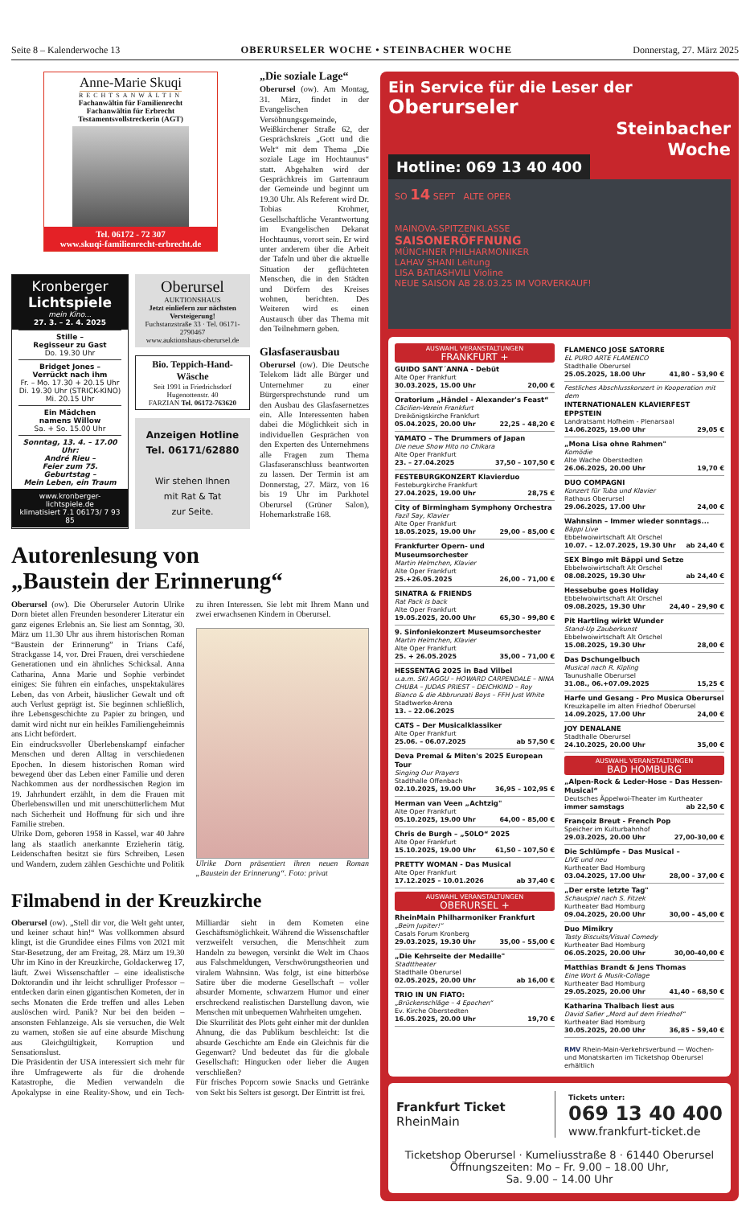Seite 8 – Kalenderwoche 13 OBERURSELER WOCHE • STEINBACHER WOCHE Donnerstag, 27. März 2025
Anne-Marie Skuqi
RECHTSANWÄLTIN
Fachanwältin für Familienrecht
Fachanwältin für Erbrecht
Testamentsvollstreckerin (AGT)
Tel. 06172 - 72 307
www.skuqi-familienrecht-erbrecht.de
Kronberger
Lichtspiele
mein Kino...
27. 3. – 2. 4. 2025
Stille –
Regisseur zu Gast
Do. 19.30 Uhr
Bridget Jones –
Verrückt nach ihm
Fr. – Mo. 17.30 + 20.15 Uhr
Di. 19.30 Uhr (STRICK-KINO)
Mi. 20.15 Uhr
Ein Mädchen
namens Willow
Sa. + So. 15.00 Uhr
Sonntag, 13. 4. – 17.00 Uhr:
André Rieu –
Feier zum 75. Geburtstag –
Mein Leben, ein Traum
www.kronberger-lichtspiele.de
klimatisiert 7.1 06173/ 7 93 85
Oberursel AUKTIONSHAUS
Jetzt einliefern zur nächsten Versteigerung!
Fuchstanzstraße 33 · Tel. 06171-2790467
www.auktionshaus-oberursel.de
Bio. Teppich-Hand-Wäsche
Seit 1991 in Friedrichsdorf
Hugenottenstr. 40
FARZIAN Tel. 06172-763620
Anzeigen Hotline
Tel. 06171/62880
Wir stehen Ihnen
mit Rat & Tat
zur Seite.
„Die soziale Lage“
Oberursel (ow). Am Montag, 31. März, findet in der Evangelischen Versöhnungsgemeinde, Weißkirchener Straße 62, der Gesprächskreis „Gott und die Welt“ mit dem Thema „Die soziale Lage im Hochtaunus“ statt. Abgehalten wird der Gesprächkreis im Gartenraum der Gemeinde und beginnt um 19.30 Uhr. Als Referent wird Dr. Tobias Krohmer, Gesellschaftliche Verantwortung im Evangelischen Dekanat Hochtaunus, vorort sein. Er wird unter anderem über die Arbeit der Tafeln und über die aktuelle Situation der geflüchteten Menschen, die in den Städten und Dörfern des Kreises wohnen, berichten. Des Weiteren wird es einen Austausch über das Thema mit den Teilnehmern geben.
Glasfaserausbau
Oberursel (ow). Die Deutsche Telekom lädt alle Bürger und Unternehmer zu einer Bürgersprechstunde rund um den Ausbau des Glasfasernetzes ein. Alle Interessenten haben dabei die Möglichkeit sich in individuellen Gesprächen von den Experten des Unternehmens alle Fragen zum Thema Glasfaseranschluss beantworten zu lassen. Der Termin ist am Donnerstag, 27. März, von 16 bis 19 Uhr im Parkhotel Oberursel (Grüner Salon), Hohemarkstraße 168.
Autorenlesung von
„Baustein der Erinnerung“
Oberursel (ow). Die Oberurseler Autorin Ulrike Dorn bietet allen Freunden besonderer Literatur ein ganz eigenes Erlebnis an. Sie liest am Sonntag, 30. März um 11.30 Uhr aus ihrem historischen Roman “Baustein der Erinnerung” in Trians Café, Strackgasse 14, vor. Drei Frauen, drei verschiedene Generationen und ein ähnliches Schicksal. Anna Catharina, Anna Marie und Sophie verbindet einiges: Sie führen ein einfaches, unspektakuläres Leben, das von Arbeit, häuslicher Gewalt und oft auch Verlust geprägt ist. Sie beginnen schließlich, ihre Lebensgeschichte zu Papier zu bringen, und damit wird nicht nur ein heikles Familiengeheimnis ans Licht befördert.
Ein eindrucksvoller Überlebenskampf einfacher Menschen und deren Alltag in verschiedenen Epochen. In diesem historischen Roman wird bewegend über das Leben einer Familie und deren Nachkommen aus der nordhessischen Region im 19. Jahrhundert erzählt, in dem die Frauen mit Überlebenswillen und mit unerschütterlichem Mut nach Sicherheit und Hoffnung für sich und ihre Familie streben.
Ulrike Dorn, geboren 1958 in Kassel, war 40 Jahre lang als staatlich anerkannte Erzieherin tätig. Leidenschaften besitzt sie fürs Schreiben, Lesen und Wandern, zudem zählen Geschichte und Politik zu ihren Interessen. Sie lebt mit Ihrem Mann und zwei erwachsenen Kindern in Oberursel.
Ulrike Dorn präsentiert ihren neuen Roman „Baustein der Erinnerung“. Foto: privat
Filmabend in der Kreuzkirche
Oberursel (ow). „Stell dir vor, die Welt geht unter, und keiner schaut hin!“ Was vollkommen absurd klingt, ist die Grundidee eines Films von 2021 mit Star-Besetzung, der am Freitag, 28. März um 19.30 Uhr im Kino in der Kreuzkirche, Goldackerweg 17, läuft. Zwei Wissenschaftler – eine idealistische Doktorandin und ihr leicht schrulliger Professor – entdecken darin einen gigantischen Kometen, der in sechs Monaten die Erde treffen und alles Leben auslöschen wird. Panik? Nur bei den beiden – ansonsten Fehlanzeige. Als sie versuchen, die Welt zu warnen, stoßen sie auf eine absurde Mischung aus Gleichgültigkeit, Korruption und Sensationslust.
Die Präsidentin der USA interessiert sich mehr für ihre Umfragewerte als für die drohende Katastrophe, die Medien verwandeln die Apokalypse in eine Reality-Show, und ein Tech-Milliardär sieht in dem Kometen eine Geschäftsmöglichkeit. Während die Wissenschaftler verzweifelt versuchen, die Menschheit zum Handeln zu bewegen, versinkt die Welt im Chaos aus Falschmeldungen, Verschwörungstheorien und viralem Wahnsinn. Was folgt, ist eine bitterböse Satire über die moderne Gesellschaft – voller absurder Momente, schwarzem Humor und einer erschreckend realistischen Darstellung davon, wie Menschen mit unbequemen Wahrheiten umgehen.
Die Skurrilität des Plots geht einher mit der dunklen Ahnung, die das Publikum beschleicht: Ist die absurde Geschichte am Ende ein Gleichnis für die Gegenwart? Und bedeutet das für die globale Gesellschaft: Hingucken oder lieber die Augen verschließen?
Für frisches Popcorn sowie Snacks und Getränke von Sekt bis Selters ist gesorgt. Der Eintritt ist frei.
Ein Service für die Leser der Oberurseler
Steinbacher
Woche
Hotline: 069 13 40 400
SO 14 SEPT ALTE OPER
MAINOVA-SPITZENKLASSE
SAISONERÖFFNUNG
MÜNCHNER PHILHARMONIKER
LAHAV SHANI Leitung
LISA BATIASHVILI Violine
NEUE SAISON AB 28.03.25 IM VORVERKAUF!
AUSWAHL VERANSTALTUNGEN
FRANKFURT +
GUIDO SANT´ANNA - Debüt
Alte Oper Frankfurt
30.03.2025, 15.00 Uhr 20,00 €
Oratorium „Händel - Alexander's Feast“
Cäcilien-Verein Frankfurt
Dreikönigskirche Frankfurt
05.04.2025, 20.00 Uhr 22,25 – 48,20 €
YAMATO – The Drummers of Japan
Die neue Show Hito no Chikara
Alte Oper Frankfurt
23. – 27.04.2025 37,50 – 107,50 €
FESTEBURGKONZERT Klavierduo
Festeburgkirche Frankfurt
27.04.2025, 19.00 Uhr 28,75 €
City of Birmingham Symphony Orchestra
Fazil Say, Klavier
Alte Oper Frankfurt
18.05.2025, 19.00 Uhr 29,00 – 85,00 €
Frankfurter Opern- und Museumsorchester
Martin Helmchen, Klavier
Alte Oper Frankfurt
25.+26.05.2025 26,00 – 71,00 €
SINATRA & FRIENDS
Rat Pack is back
Alte Oper Frankfurt
19.05.2025, 20.00 Uhr 65,30 – 99,80 €
9. Sinfoniekonzert Museumsorchester
Martin Helmchen, Klavier
Alte Oper Frankfurt
25. + 26.05.2025 35,00 – 71,00 €
HESSENTAG 2025 in Bad Vilbel
u.a.m. SKI AGGU – HOWARD CARPENDALE – NINA CHUBA – JUDAS PRIEST – DEICHKIND – Roy Bianco & die Abbrunzati Boys – FFH Just White
Stadtwerke-Arena
13. – 22.06.2025
CATS – Der Musicalklassiker
Alte Oper Frankfurt
25.06. – 06.07.2025 ab 57,50 €
Deva Premal & Miten's 2025 European Tour
Singing Our Prayers
Stadthalle Offenbach
02.10.2025, 19.00 Uhr 36,95 – 102,95 €
Herman van Veen „Achtzig"
Alte Oper Frankfurt
05.10.2025, 19.00 Uhr 64,00 – 85,00 €
Chris de Burgh – „50LO“ 2025
Alte Oper Frankfurt
15.10.2025, 19.00 Uhr 61,50 – 107,50 €
PRETTY WOMAN - Das Musical
Alte Oper Frankfurt
17.12.2025 – 10.01.2026 ab 37,40 €
AUSWAHL VERANSTALTUNGEN
OBERURSEL +
RheinMain Philharmoniker Frankfurt
„Beim Jupiter!“
Casals Forum Kronberg
29.03.2025, 19.30 Uhr 35,00 – 55,00 €
„Die Kehrseite der Medaille"
Stadttheater
Stadthalle Oberursel
02.05.2025, 20.00 Uhr ab 16,00 €
TRIO IN UN FIATO:
„Brückenschläge – 4 Epochen“
Ev. Kirche Oberstedten
16.05.2025, 20.00 Uhr 19,70 €
FLAMENCO JOSE SATORRE
EL PURO ARTE FLAMENCO
Stadthalle Oberursel
25.05.2025, 18.00 Uhr 41,80 – 53,90 €
Festliches Abschlusskonzert in Kooperation mit dem
INTERNATIONALEN KLAVIERFEST EPPSTEIN
Landratsamt Hofheim - Plenarsaal
14.06.2025, 19.00 Uhr 29,05 €
„Mona Lisa ohne Rahmen"
Komödie
Alte Wache Oberstedten
26.06.2025, 20.00 Uhr 19,70 €
DUO COMPAGNI
Konzert für Tuba und Klavier
Rathaus Oberursel
29.06.2025, 17.00 Uhr 24,00 €
Wahnsinn – Immer wieder sonntags...
Bäppi Live
Ebbelwoiwirtschaft Alt Orschel
10.07. – 12.07.2025, 19.30 Uhr ab 24,40 €
SEX Bingo mit Bäppi und Setze
Ebbelwoiwirtschaft Alt Orschel
08.08.2025, 19.30 Uhr ab 24,40 €
Hessebube goes Holiday
Ebbelwoiwirtschaft Alt Orschel
09.08.2025, 19.30 Uhr 24,40 – 29,90 €
Pit Hartling wirkt Wunder
Stand-Up Zauberkunst
Ebbelwoiwirtschaft Alt Orschel
15.08.2025, 19.30 Uhr 28,00 €
Das Dschungelbuch
Musical nach R. Kipling
Taunushalle Oberursel
31.08., 06.+07.09.2025 15,25 €
Harfe und Gesang - Pro Musica Oberursel
Kreuzkapelle im alten Friedhof Oberursel
14.09.2025, 17.00 Uhr 24,00 €
JOY DENALANE
Stadthalle Oberursel
24.10.2025, 20.00 Uhr 35,00 €
AUSWAHL VERANSTALTUNGEN
BAD HOMBURG
„Alpen-Rock & Leder-Hose – Das Hessen-Musical“
Deutsches Äppelwoi-Theater im Kurtheater
immer samstags ab 22,50 €
Françoiz Breut - French Pop
Speicher im Kulturbahnhof
29.03.2025, 20.00 Uhr 27,00-30,00 €
Die Schlümpfe – Das Musical –
LIVE und neu
Kurtheater Bad Homburg
03.04.2025, 17.00 Uhr 28,00 – 37,00 €
„Der erste letzte Tag"
Schauspiel nach S. Fitzek
Kurtheater Bad Homburg
09.04.2025, 20.00 Uhr 30,00 – 45,00 €
Duo Mimikry
Tasty Biscuits/Visual Comedy
Kurtheater Bad Homburg
06.05.2025, 20.00 Uhr 30,00-40,00 €
Matthias Brandt & Jens Thomas
Eine Wort & Musik-Collage
Kurtheater Bad Homburg
29.05.2025, 20.00 Uhr 41,40 – 68,50 €
Katharina Thalbach liest aus
David Safier „Mord auf dem Friedhof“
Kurtheater Bad Homburg
30.05.2025, 20.00 Uhr 36,85 – 59,40 €
RMV Rhein-Main-Verkehrsverbund — Wochen- und Monatskarten im Ticketshop Oberursel erhältlich
Frankfurt Ticket
RheinMain
Tickets unter:
069 13 40 400
www.frankfurt-ticket.de
Ticketshop Oberursel · Kumeliusstraße 8 · 61440 Oberursel
Öffnungszeiten: Mo – Fr. 9.00 – 18.00 Uhr,
Sa. 9.00 – 14.00 Uhr